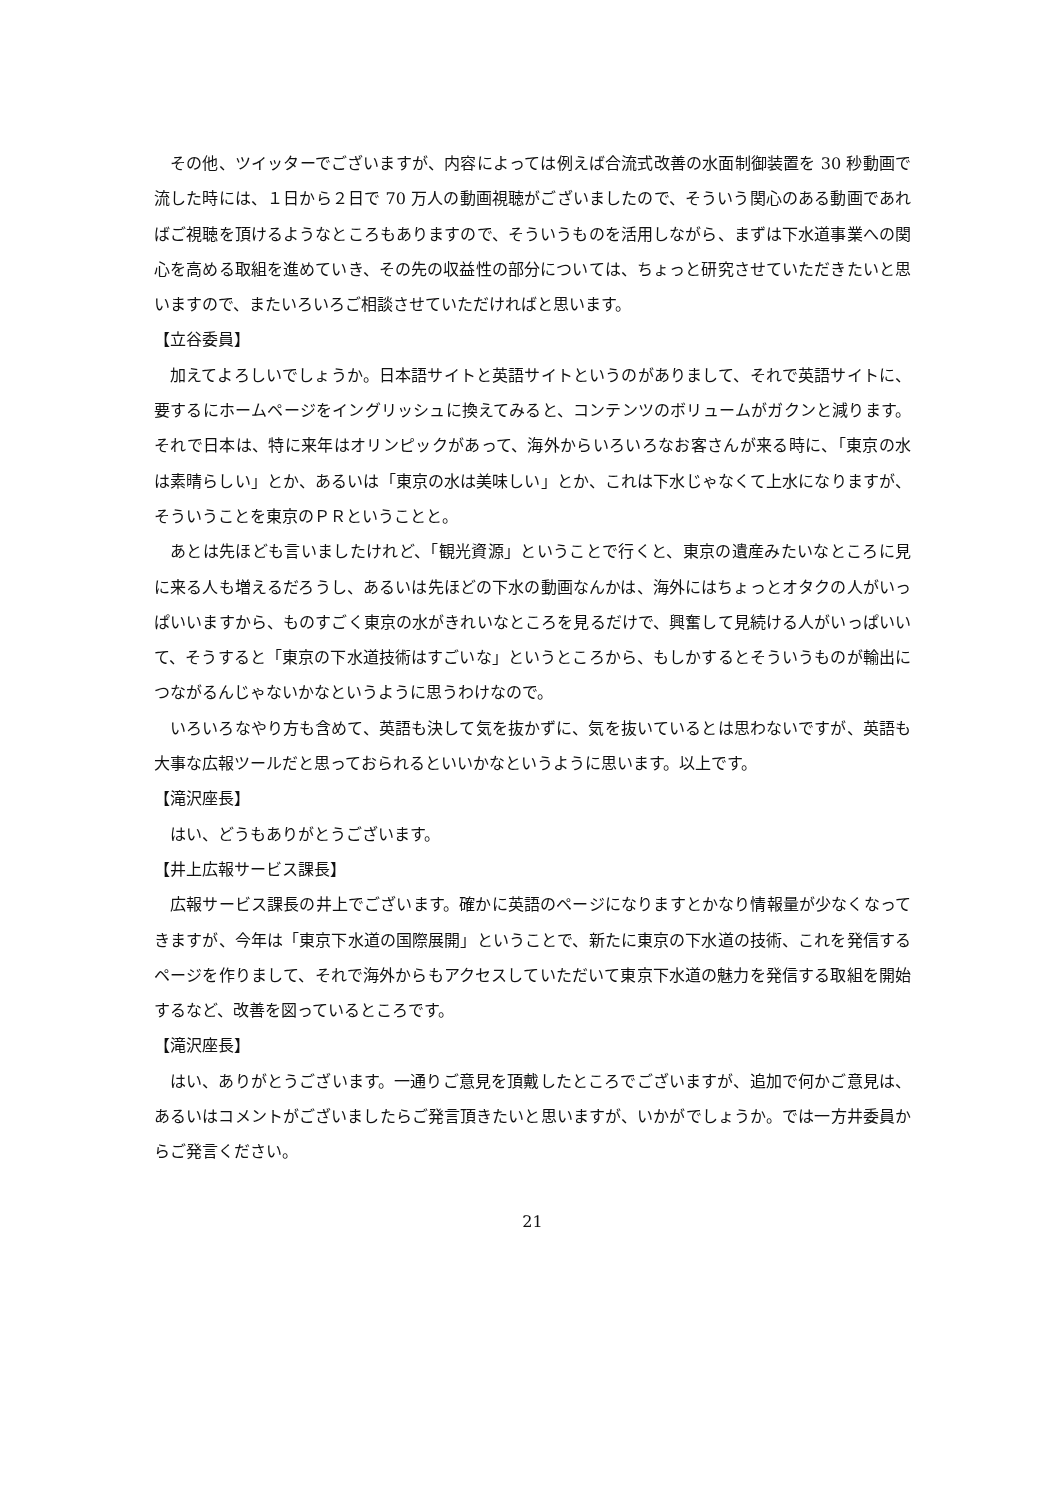その他、ツイッターでございますが、内容によっては例えば合流式改善の水面制御装置を 30 秒動画で流した時には、１日から２日で 70 万人の動画視聴がございましたので、そういう関心のある動画であればご視聴を頂けるようなところもありますので、そういうものを活用しながら、まずは下水道事業への関心を高める取組を進めていき、その先の収益性の部分については、ちょっと研究させていただきたいと思いますので、またいろいろご相談させていただければと思います。
【立谷委員】
加えてよろしいでしょうか。日本語サイトと英語サイトというのがありまして、それで英語サイトに、要するにホームページをイングリッシュに換えてみると、コンテンツのボリュームがガクンと減ります。それで日本は、特に来年はオリンピックがあって、海外からいろいろなお客さんが来る時に、「東京の水は素晴らしい」とか、あるいは「東京の水は美味しい」とか、これは下水じゃなくて上水になりますが、そういうことを東京のＰＲということと。
あとは先ほども言いましたけれど、「観光資源」ということで行くと、東京の遺産みたいなところに見に来る人も増えるだろうし、あるいは先ほどの下水の動画なんかは、海外にはちょっとオタクの人がいっぱいいますから、ものすごく東京の水がきれいなところを見るだけで、興奮して見続ける人がいっぱいいて、そうすると「東京の下水道技術はすごいな」というところから、もしかするとそういうものが輸出につながるんじゃないかなというように思うわけなので。
いろいろなやり方も含めて、英語も決して気を抜かずに、気を抜いているとは思わないですが、英語も大事な広報ツールだと思っておられるといいかなというように思います。以上です。
【滝沢座長】
はい、どうもありがとうございます。
【井上広報サービス課長】
広報サービス課長の井上でございます。確かに英語のページになりますとかなり情報量が少なくなってきますが、今年は「東京下水道の国際展開」ということで、新たに東京の下水道の技術、これを発信するページを作りまして、それで海外からもアクセスしていただいて東京下水道の魅力を発信する取組を開始するなど、改善を図っているところです。
【滝沢座長】
はい、ありがとうございます。一通りご意見を頂戴したところでございますが、追加で何かご意見は、あるいはコメントがございましたらご発言頂きたいと思いますが、いかがでしょうか。では一方井委員からご発言ください。
21